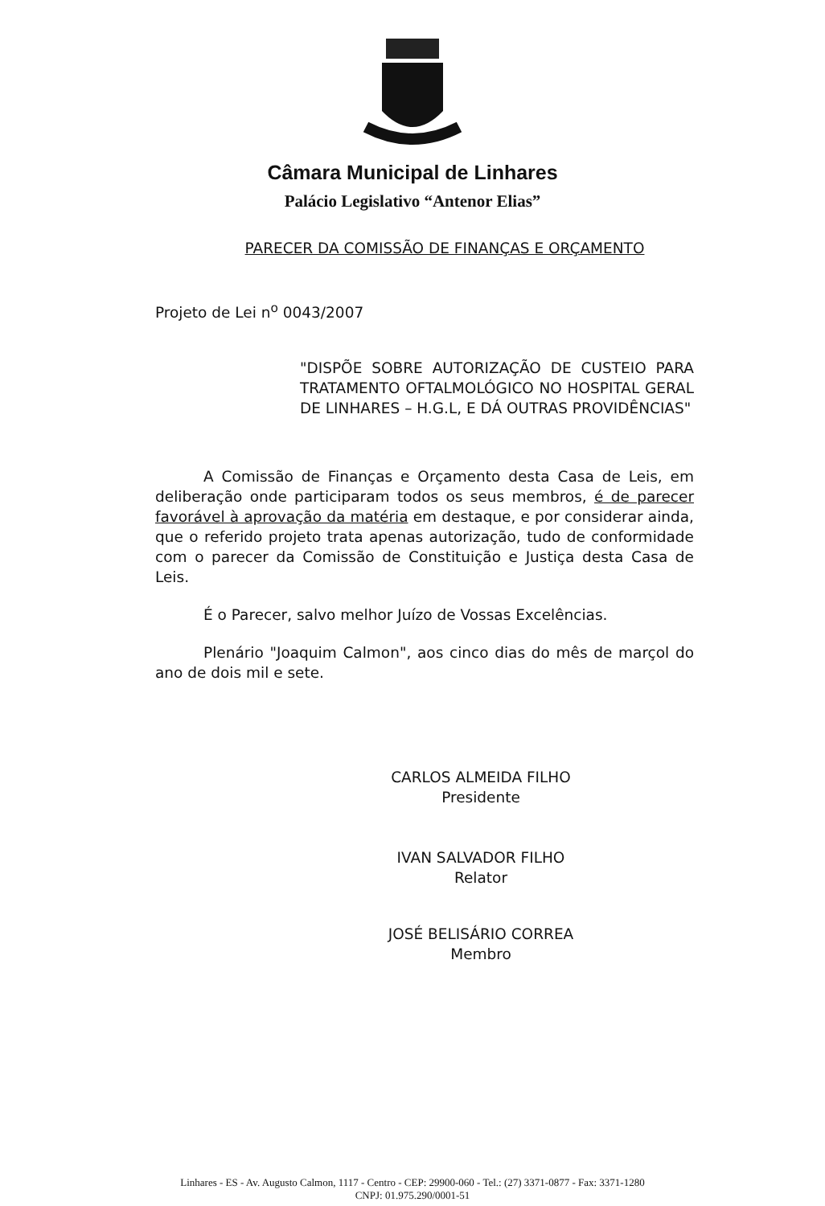Câmara Municipal de Linhares
Palácio Legislativo “Antenor Elias”
PARECER DA COMISSÃO DE FINANÇAS E ORÇAMENTO
Projeto de Lei n<sup>o</sup> 0043/2007
"DISPÕE SOBRE AUTORIZAÇÃO DE CUSTEIO PARA TRATAMENTO OFTALMOLÓGICO NO HOSPITAL GERAL DE LINHARES – H.G.L, E DÁ OUTRAS PROVIDÊNCIAS"
A Comissão de Finanças e Orçamento desta Casa de Leis, em deliberação onde participaram todos os seus membros, é de parecer favorável à aprovação da matéria em destaque, e por considerar ainda, que o referido projeto trata apenas autorização, tudo de conformidade com o parecer da Comissão de Constituição e Justiça desta Casa de Leis.
É o Parecer, salvo melhor Juízo de Vossas Excelências.
Plenário "Joaquim Calmon", aos cinco dias do mês de marçol do ano de dois mil e sete.
CARLOS ALMEIDA FILHO
Presidente
IVAN SALVADOR FILHO
Relator
JOSÉ BELISÁRIO CORREA
Membro
Linhares - ES - Av. Augusto Calmon, 1117 - Centro - CEP: 29900-060 - Tel.: (27) 3371-0877 - Fax: 3371-1280
CNPJ: 01.975.290/0001-51